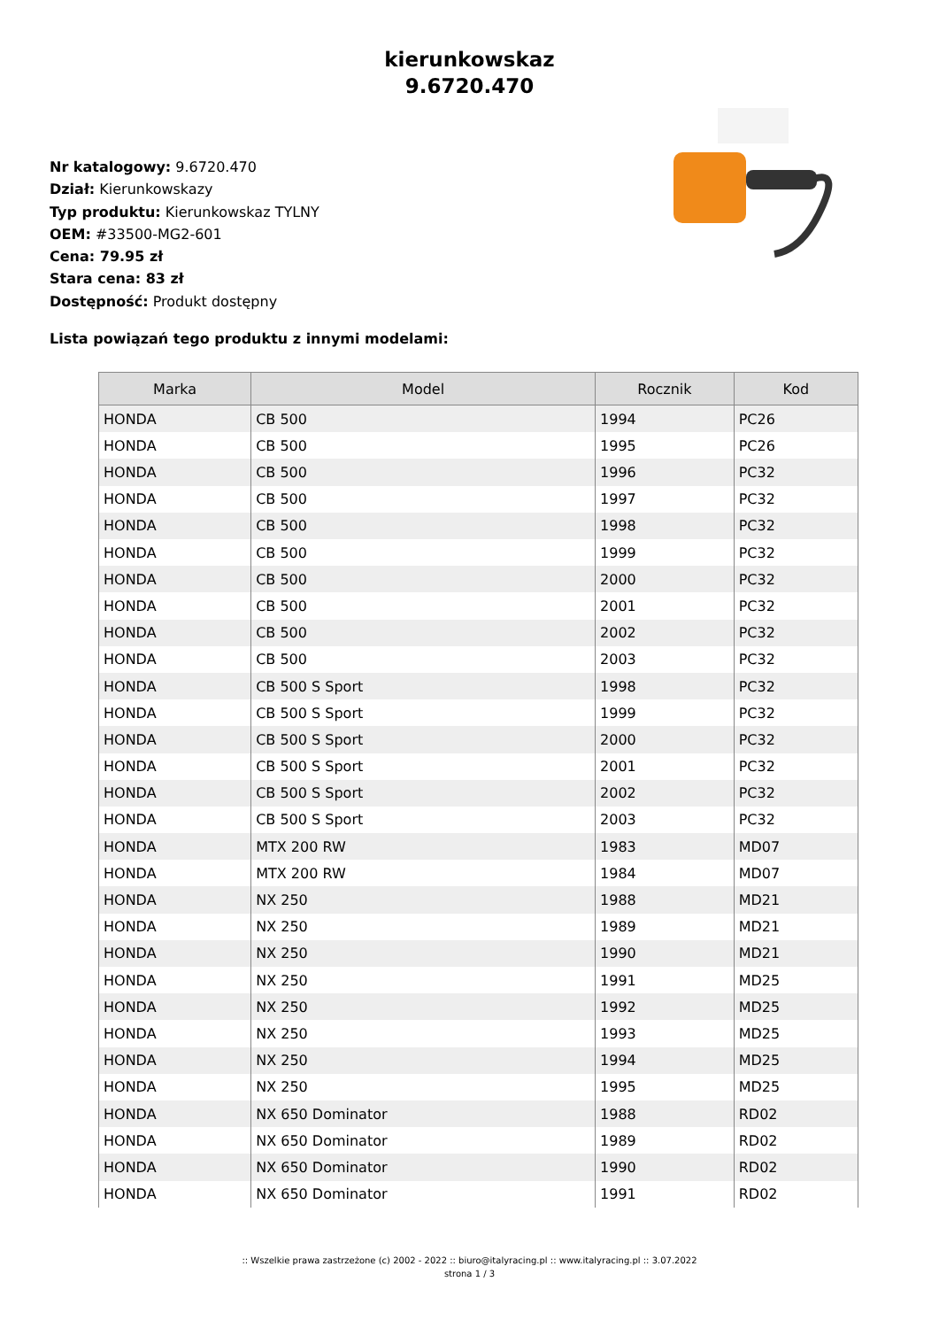kierunkowskaz
9.6720.470
Nr katalogowy: 9.6720.470
Dział: Kierunkowskazy
Typ produktu: Kierunkowskaz TYLNY
OEM: #33500-MG2-601
Cena: 79.95 zł
Stara cena: 83 zł
Dostępność: Produkt dostępny
Lista powiązań tego produktu z innymi modelami:
| Marka | Model | Rocznik | Kod |
| --- | --- | --- | --- |
| HONDA | CB 500 | 1994 | PC26 |
| HONDA | CB 500 | 1995 | PC26 |
| HONDA | CB 500 | 1996 | PC32 |
| HONDA | CB 500 | 1997 | PC32 |
| HONDA | CB 500 | 1998 | PC32 |
| HONDA | CB 500 | 1999 | PC32 |
| HONDA | CB 500 | 2000 | PC32 |
| HONDA | CB 500 | 2001 | PC32 |
| HONDA | CB 500 | 2002 | PC32 |
| HONDA | CB 500 | 2003 | PC32 |
| HONDA | CB 500 S Sport | 1998 | PC32 |
| HONDA | CB 500 S Sport | 1999 | PC32 |
| HONDA | CB 500 S Sport | 2000 | PC32 |
| HONDA | CB 500 S Sport | 2001 | PC32 |
| HONDA | CB 500 S Sport | 2002 | PC32 |
| HONDA | CB 500 S Sport | 2003 | PC32 |
| HONDA | MTX 200 RW | 1983 | MD07 |
| HONDA | MTX 200 RW | 1984 | MD07 |
| HONDA | NX 250 | 1988 | MD21 |
| HONDA | NX 250 | 1989 | MD21 |
| HONDA | NX 250 | 1990 | MD21 |
| HONDA | NX 250 | 1991 | MD25 |
| HONDA | NX 250 | 1992 | MD25 |
| HONDA | NX 250 | 1993 | MD25 |
| HONDA | NX 250 | 1994 | MD25 |
| HONDA | NX 250 | 1995 | MD25 |
| HONDA | NX 650 Dominator | 1988 | RD02 |
| HONDA | NX 650 Dominator | 1989 | RD02 |
| HONDA | NX 650 Dominator | 1990 | RD02 |
| HONDA | NX 650 Dominator | 1991 | RD02 |
:: Wszelkie prawa zastrzeżone (c) 2002 - 2022 :: biuro@italyracing.pl :: www.italyracing.pl :: 3.07.2022
strona 1 / 3